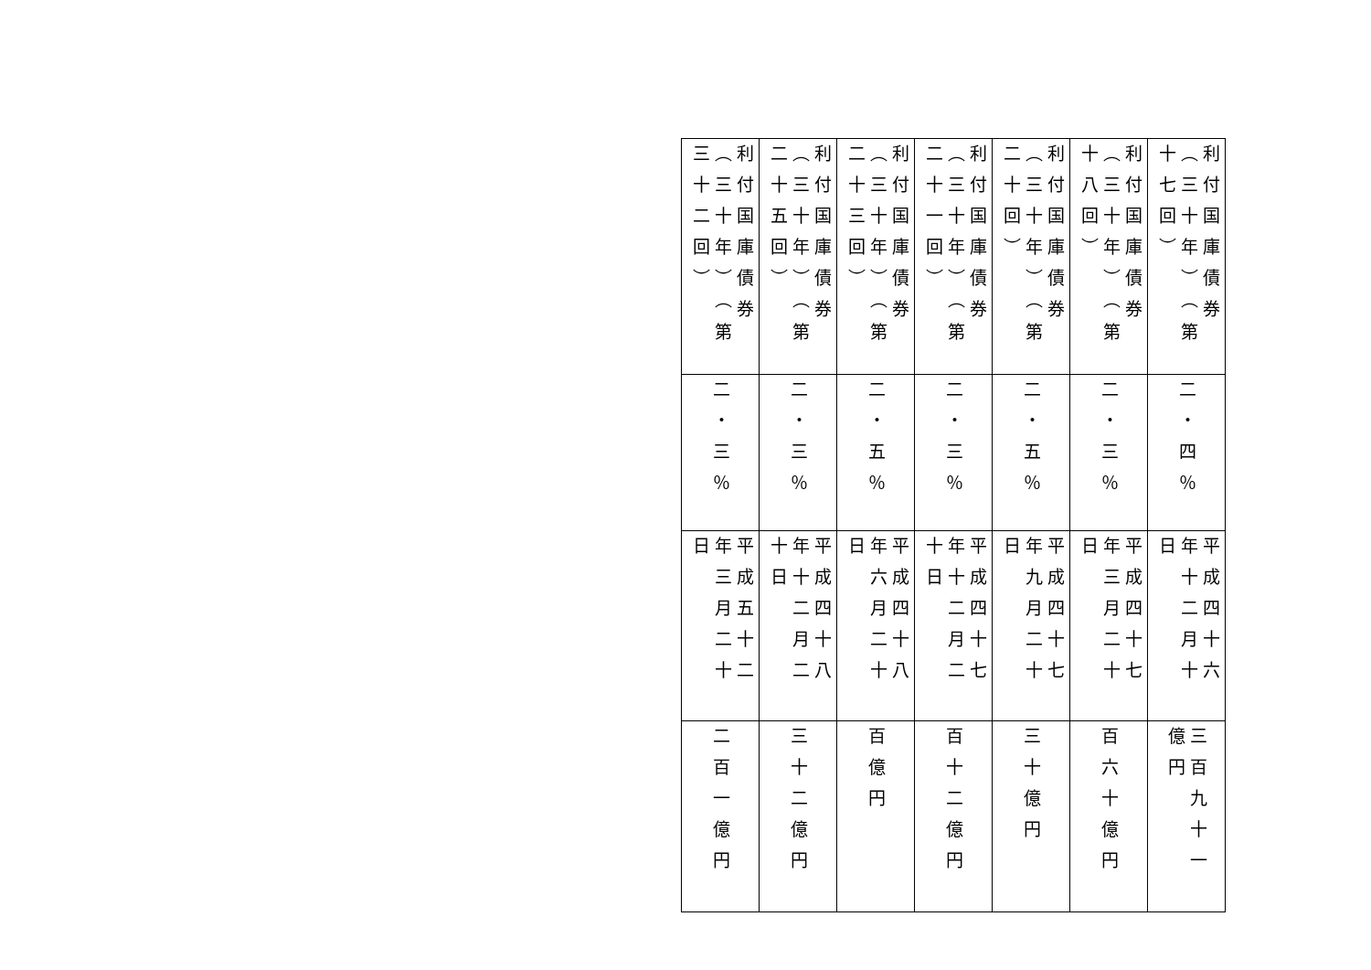| 利付国庫債券（三十年）（第十七回） | 利付国庫債券（三十年）（第十八回） | 利付国庫債券（三十年）（第二十回） | 利付国庫債券（三十年）（第二十一回） | 利付国庫債券（三十年）（第二十三回） | 利付国庫債券（三十年）（第二十五回） | 利付国庫債券（三十年）（第三十二回） |
| 二・四％ | 二・三％ | 二・五％ | 二・三％ | 二・五％ | 二・三％ | 二・三％ |
| 平成四十六年十二月十日 | 平成四十七年三月二十日 | 平成四十七年九月二十日 | 平成四十七年十二月二十日 | 平成四十八年六月二十日 | 平成四十八年十二月二十日 | 平成五十二年三月二十日 |
| 三百九十一億円 | 百六十億円 | 三十億円 | 百十二億円 | 百億円 | 三十二億円 | 二百一億円 |